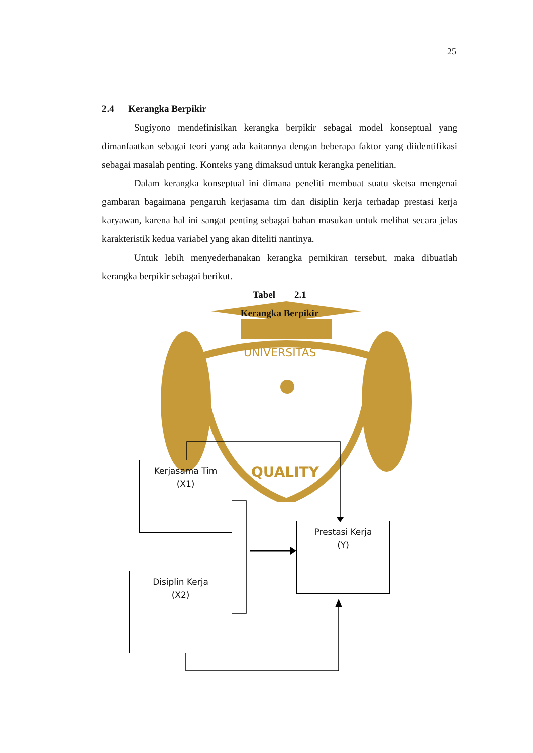25
UNIVERSITAS
QUALITY
2.4 Kerangka Berpikir
Sugiyono mendefinisikan kerangka berpikir sebagai model konseptual yang dimanfaatkan sebagai teori yang ada kaitannya dengan beberapa faktor yang diidentifikasi sebagai masalah penting. Konteks yang dimaksud untuk kerangka penelitian.
Dalam kerangka konseptual ini dimana peneliti membuat suatu sketsa mengenai gambaran bagaimana pengaruh kerjasama tim dan disiplin kerja terhadap prestasi kerja karyawan, karena hal ini sangat penting sebagai bahan masukan untuk melihat secara jelas karakteristik kedua variabel yang akan diteliti nantinya.
Untuk lebih menyederhanakan kerangka pemikiran tersebut, maka dibuatlah kerangka berpikir sebagai berikut.
Tabel 2.1
Kerangka Berpikir
Kerjasama Tim
(X1)
Prestasi Kerja
(Y)
Disiplin Kerja
(X2)